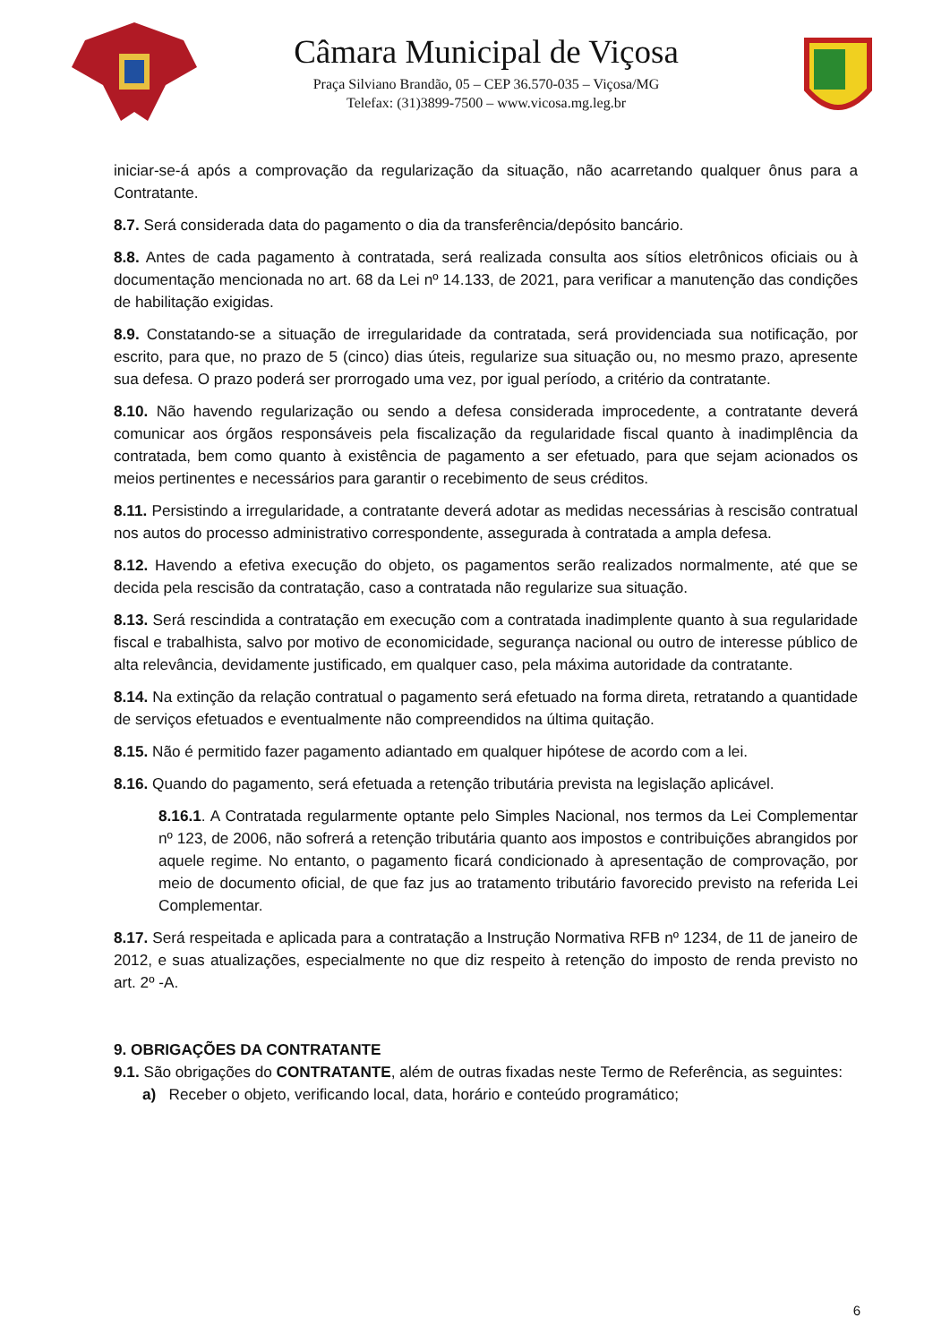Câmara Municipal de Viçosa
Praça Silviano Brandão, 05 – CEP 36.570-035 – Viçosa/MG
Telefax: (31)3899-7500 – www.vicosa.mg.leg.br
iniciar-se-á após a comprovação da regularização da situação, não acarretando qualquer ônus para a Contratante.
8.7. Será considerada data do pagamento o dia da transferência/depósito bancário.
8.8. Antes de cada pagamento à contratada, será realizada consulta aos sítios eletrônicos oficiais ou à documentação mencionada no art. 68 da Lei nº 14.133, de 2021, para verificar a manutenção das condições de habilitação exigidas.
8.9. Constatando-se a situação de irregularidade da contratada, será providenciada sua notificação, por escrito, para que, no prazo de 5 (cinco) dias úteis, regularize sua situação ou, no mesmo prazo, apresente sua defesa. O prazo poderá ser prorrogado uma vez, por igual período, a critério da contratante.
8.10. Não havendo regularização ou sendo a defesa considerada improcedente, a contratante deverá comunicar aos órgãos responsáveis pela fiscalização da regularidade fiscal quanto à inadimplência da contratada, bem como quanto à existência de pagamento a ser efetuado, para que sejam acionados os meios pertinentes e necessários para garantir o recebimento de seus créditos.
8.11. Persistindo a irregularidade, a contratante deverá adotar as medidas necessárias à rescisão contratual nos autos do processo administrativo correspondente, assegurada à contratada a ampla defesa.
8.12. Havendo a efetiva execução do objeto, os pagamentos serão realizados normalmente, até que se decida pela rescisão da contratação, caso a contratada não regularize sua situação.
8.13. Será rescindida a contratação em execução com a contratada inadimplente quanto à sua regularidade fiscal e trabalhista, salvo por motivo de economicidade, segurança nacional ou outro de interesse público de alta relevância, devidamente justificado, em qualquer caso, pela máxima autoridade da contratante.
8.14. Na extinção da relação contratual o pagamento será efetuado na forma direta, retratando a quantidade de serviços efetuados e eventualmente não compreendidos na última quitação.
8.15. Não é permitido fazer pagamento adiantado em qualquer hipótese de acordo com a lei.
8.16. Quando do pagamento, será efetuada a retenção tributária prevista na legislação aplicável.
8.16.1. A Contratada regularmente optante pelo Simples Nacional, nos termos da Lei Complementar nº 123, de 2006, não sofrerá a retenção tributária quanto aos impostos e contribuições abrangidos por aquele regime. No entanto, o pagamento ficará condicionado à apresentação de comprovação, por meio de documento oficial, de que faz jus ao tratamento tributário favorecido previsto na referida Lei Complementar.
8.17. Será respeitada e aplicada para a contratação a Instrução Normativa RFB nº 1234, de 11 de janeiro de 2012, e suas atualizações, especialmente no que diz respeito à retenção do imposto de renda previsto no art. 2º -A.
9. OBRIGAÇÕES DA CONTRATANTE
9.1. São obrigações do CONTRATANTE, além de outras fixadas neste Termo de Referência, as seguintes:
a) Receber o objeto, verificando local, data, horário e conteúdo programático;
6